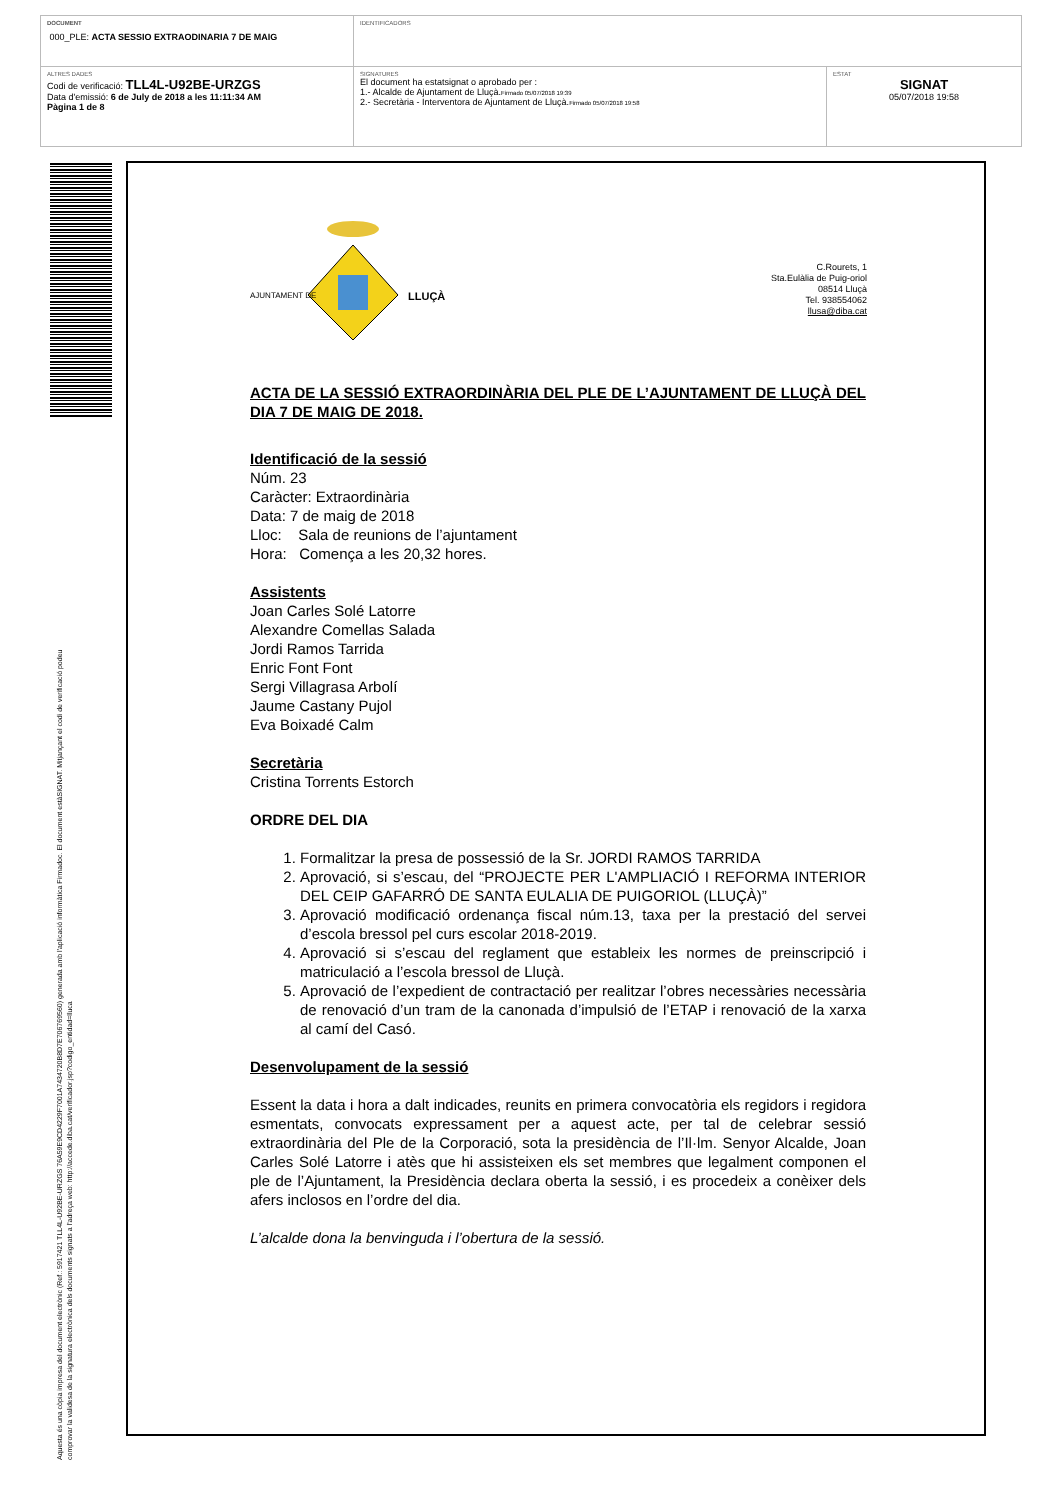| DOCUMENT 000_PLE: ACTA SESSIO EXTRAODINARIA 7 DE MAIG | IDENTIFICADORS | |
| ALTRES DADES Codi de verificació: TLL4L-U92BE-URZGS Data d'emissió: 6 de July de 2018 a les 11:11:34 AM Pàgina 1 de 8 | SIGNATURES El document ha estatsignat o aprobado per : 1.- Alcalde de Ajuntament de Lluçà. Firmado 05/07/2018 19:39 2.- Secretària - Interventora de Ajuntament de Lluçà. Firmado 05/07/2018 19:58 | ESTAT SIGNAT 05/07/2018 19:58 |
Aquesta és una còpia impresa del document electrònic (Ref.: 5917421 TLL4L-U92BE-URZGS 76A59E9CD4229F7001A7434720B8D7E706769560) generada amb l'aplicació informàtica Firmadoc. El document estàSIGNAT. Mitjançant el codi de verificació podeu
comprovar la validesa de la signatura electrònica dels documents signats a l'adreça web: http://accede.diba.cat/verificador.jsp?codigo_entidad=lluca
AJUNTAMENT DE
LLUÇÀ
C.Rourets, 1
Sta.Eulàlia de Puig-oriol
08514 Lluçà
Tel. 938554062
llusa@diba.cat
ACTA DE LA SESSIÓ EXTRAORDINÀRIA DEL PLE DE L’AJUNTAMENT DE LLUÇÀ DEL DIA 7 DE MAIG DE 2018.
Identificació de la sessió
Núm. 23
Caràcter: Extraordinària
Data: 7 de maig de 2018
Lloc: Sala de reunions de l’ajuntament
Hora: Comença a les 20,32 hores.
Assistents
Joan Carles Solé Latorre
Alexandre Comellas Salada
Jordi Ramos Tarrida
Enric Font Font
Sergi Villagrasa Arbolí
Jaume Castany Pujol
Eva Boixadé Calm
Secretària
Cristina Torrents Estorch
ORDRE DEL DIA
1. Formalitzar la presa de possessió de la Sr. JORDI RAMOS TARRIDA
2. Aprovació, si s’escau, del “PROJECTE PER L'AMPLIACIÓ I REFORMA INTERIOR DEL CEIP GAFARRÓ DE SANTA EULALIA DE PUIGORIOL (LLUÇÀ)”
3. Aprovació modificació ordenança fiscal núm.13, taxa per la prestació del servei d’escola bressol pel curs escolar 2018-2019.
4. Aprovació si s’escau del reglament que estableix les normes de preinscripció i matriculació a l’escola bressol de Lluçà.
5. Aprovació de l’expedient de contractació per realitzar l’obres necessàries necessària de renovació d’un tram de la canonada d’impulsió de l’ETAP i renovació de la xarxa al camí del Casó.
Desenvolupament de la sessió
Essent la data i hora a dalt indicades, reunits en primera convocatòria els regidors i regidora esmentats, convocats expressament per a aquest acte, per tal de celebrar sessió extraordinària del Ple de la Corporació, sota la presidència de l’Il·lm. Senyor Alcalde, Joan Carles Solé Latorre i atès que hi assisteixen els set membres que legalment componen el ple de l’Ajuntament, la Presidència declara oberta la sessió, i es procedeix a conèixer dels afers inclosos en l’ordre del dia.
L’alcalde dona la benvinguda i l’obertura de la sessió.